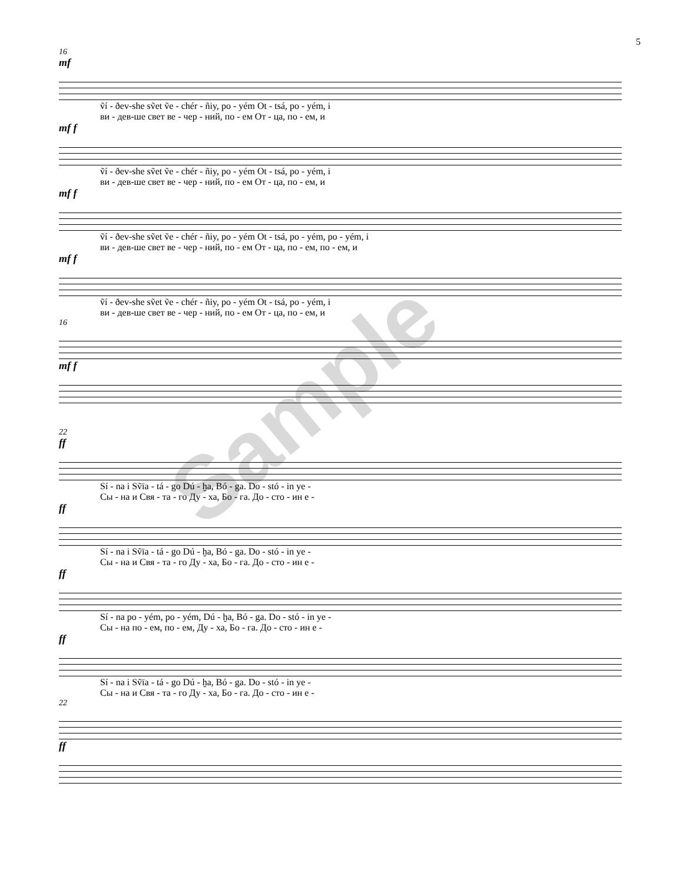5
16
mf
ṽí - ðev-she sṽet ṽe - chér - ñiy, po - yém Ot - tsá, po - yém, i
ви - дев-ше свет ве - чер - ний, по - ем От - ца, по - ем, и
mf f
ṽí - ðev-she sṽet ṽe - chér - ñiy, po - yém Ot - tsá, po - yém, i
ви - дев-ше свет ве - чер - ний, по - ем От - ца, по - ем, и
mf f
ṽí - ðev-she sṽet ṽe - chér - ñiy, po - yém Ot - tsá, po - yém, po - yém, i
ви - дев-ше свет ве - чер - ний, по - ем От - ца, по - ем, по - ем, и
mf f
ṽí - ðev-she sṽet ṽe - chér - ñiy, po - yém Ot - tsá, po - yém, i
ви - дев-ше свет ве - чер - ний, по - ем От - ца, по - ем, и
16
mf f
22
ff
Sí - na i Sṽïa - tá - go Dú - ḫa, Bó - ga. Do - stó - in ye -
Сы - на и Свя - та - го Ду - ха, Бо - га. До - сто - ин е -
ff
Sí - na i Sṽïa - tá - go Dú - ḫa, Bó - ga. Do - stó - in ye -
Сы - на и Свя - та - го Ду - ха, Бо - га. До - сто - ин е -
ff
Sí - na po - yém, po - yém, Dú - ḫa, Bó - ga. Do - stó - in ye -
Сы - на по - ем, по - ем, Ду - ха, Бо - га. До - сто - ин е -
ff
Sí - na i Sṽïa - tá - go Dú - ḫa, Bó - ga. Do - stó - in ye -
Сы - на и Свя - та - го Ду - ха, Бо - га. До - сто - ин е -
22
ff
Sample